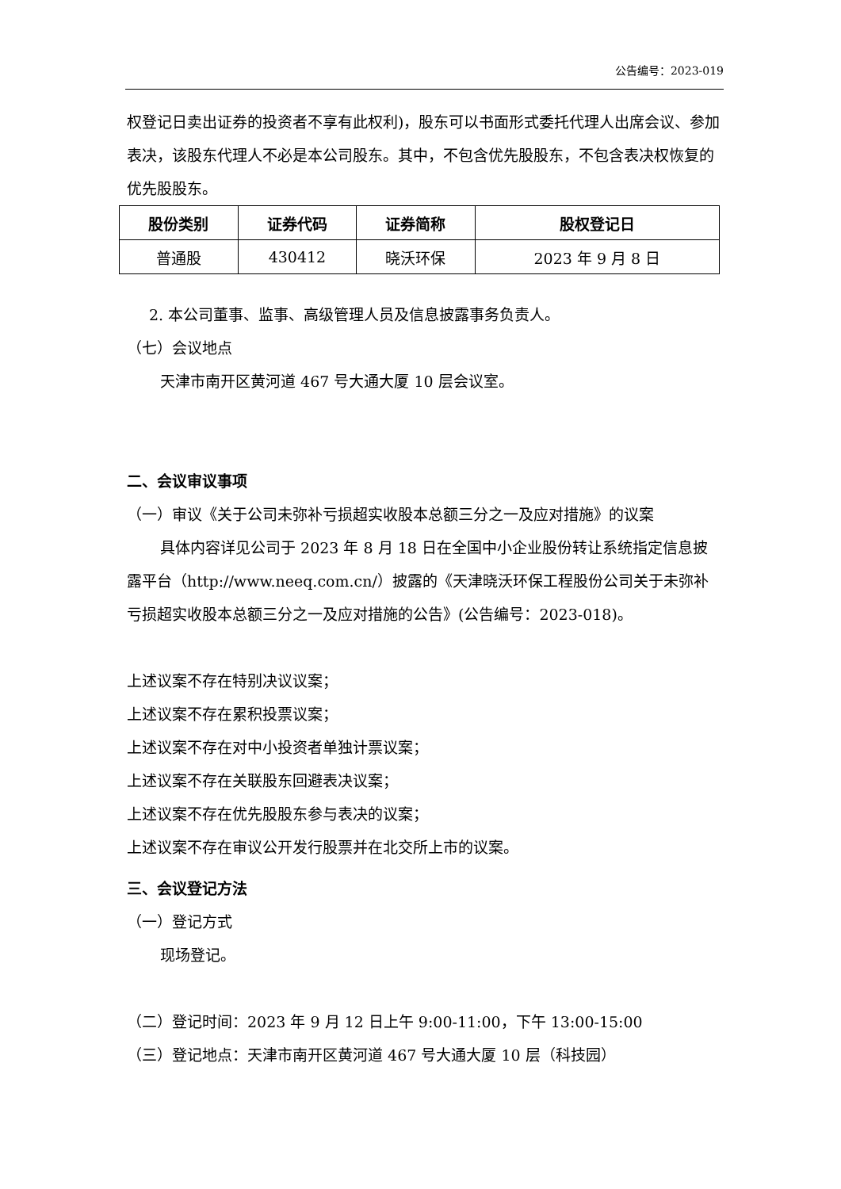公告编号：2023-019
权登记日卖出证券的投资者不享有此权利)，股东可以书面形式委托代理人出席会议、参加表决，该股东代理人不必是本公司股东。其中，不包含优先股股东，不包含表决权恢复的优先股股东。
| 股份类别 | 证券代码 | 证券简称 | 股权登记日 |
| --- | --- | --- | --- |
| 普通股 | 430412 | 晓沃环保 | 2023 年 9 月 8 日 |
2. 本公司董事、监事、高级管理人员及信息披露事务负责人。
（七）会议地点
天津市南开区黄河道 467 号大通大厦 10 层会议室。
二、会议审议事项
（一）审议《关于公司未弥补亏损超实收股本总额三分之一及应对措施》的议案
具体内容详见公司于 2023 年 8 月 18 日在全国中小企业股份转让系统指定信息披露平台（http://www.neeq.com.cn/）披露的《天津晓沃环保工程股份公司关于未弥补亏损超实收股本总额三分之一及应对措施的公告》(公告编号：2023-018)。
上述议案不存在特别决议议案；
上述议案不存在累积投票议案；
上述议案不存在对中小投资者单独计票议案；
上述议案不存在关联股东回避表决议案；
上述议案不存在优先股股东参与表决的议案；
上述议案不存在审议公开发行股票并在北交所上市的议案。
三、会议登记方法
（一）登记方式
现场登记。
（二）登记时间：2023 年 9 月 12 日上午 9:00-11:00，下午 13:00-15:00
（三）登记地点：天津市南开区黄河道 467 号大通大厦 10 层（科技园）